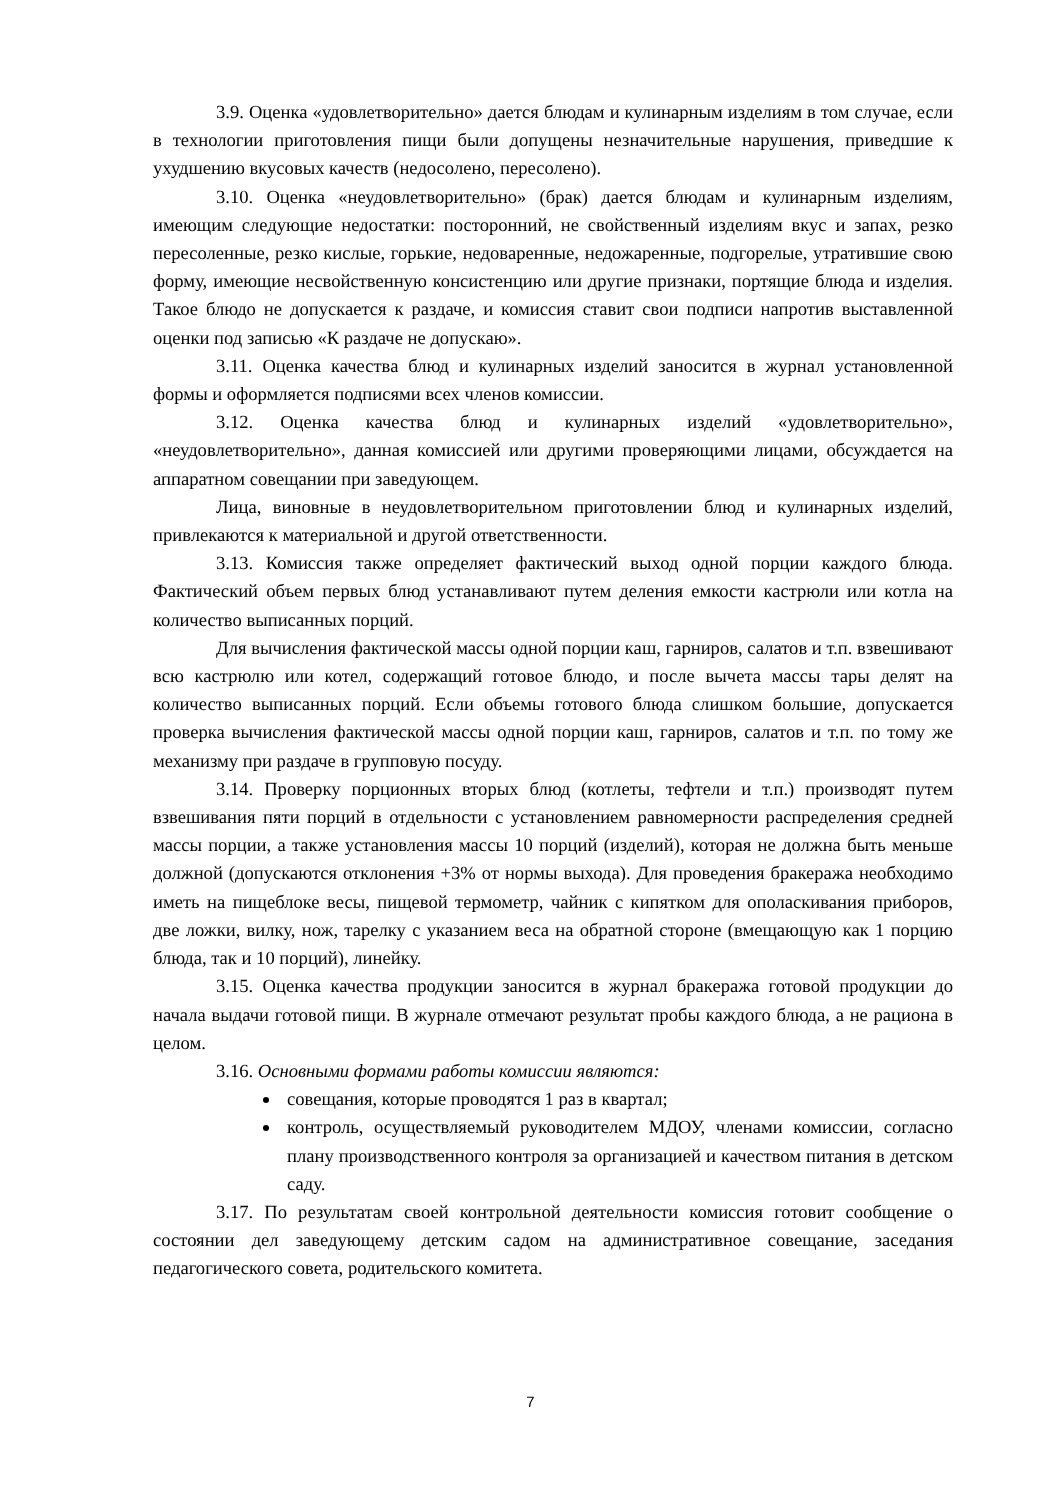3.9. Оценка «удовлетворительно» дается блюдам и кулинарным изделиям в том случае, если в технологии приготовления пищи были допущены незначительные нарушения, приведшие к ухудшению вкусовых качеств (недосолено, пересолено).
3.10. Оценка «неудовлетворительно» (брак) дается блюдам и кулинарным изделиям, имеющим следующие недостатки: посторонний, не свойственный изделиям вкус и запах, резко пересоленные, резко кислые, горькие, недоваренные, недожаренные, подгорелые, утратившие свою форму, имеющие несвойственную консистенцию или другие признаки, портящие блюда и изделия. Такое блюдо не допускается к раздаче, и комиссия ставит свои подписи напротив выставленной оценки под записью «К раздаче не допускаю».
3.11. Оценка качества блюд и кулинарных изделий заносится в журнал установленной формы и оформляется подписями всех членов комиссии.
3.12. Оценка качества блюд и кулинарных изделий «удовлетворительно», «неудовлетворительно», данная комиссией или другими проверяющими лицами, обсуждается на аппаратном совещании при заведующем.
Лица, виновные в неудовлетворительном приготовлении блюд и кулинарных изделий, привлекаются к материальной и другой ответственности.
3.13. Комиссия также определяет фактический выход одной порции каждого блюда. Фактический объем первых блюд устанавливают путем деления емкости кастрюли или котла на количество выписанных порций.
Для вычисления фактической массы одной порции каш, гарниров, салатов и т.п. взвешивают всю кастрюлю или котел, содержащий готовое блюдо, и после вычета массы тары делят на количество выписанных порций. Если объемы готового блюда слишком большие, допускается проверка вычисления фактической массы одной порции каш, гарниров, салатов и т.п. по тому же механизму при раздаче в групповую посуду.
3.14. Проверку порционных вторых блюд (котлеты, тефтели и т.п.) производят путем взвешивания пяти порций в отдельности с установлением равномерности распределения средней массы порции, а также установления массы 10 порций (изделий), которая не должна быть меньше должной (допускаются отклонения +3% от нормы выхода). Для проведения бракеража необходимо иметь на пищеблоке весы, пищевой термометр, чайник с кипятком для ополаскивания приборов, две ложки, вилку, нож, тарелку с указанием веса на обратной стороне (вмещающую как 1 порцию блюда, так и 10 порций), линейку.
3.15. Оценка качества продукции заносится в журнал бракеража готовой продукции до начала выдачи готовой пищи. В журнале отмечают результат пробы каждого блюда, а не рациона в целом.
3.16. Основными формами работы комиссии являются:
совещания, которые проводятся 1 раз в квартал;
контроль, осуществляемый руководителем МДОУ, членами комиссии, согласно плану производственного контроля за организацией и качеством питания в детском саду.
3.17. По результатам своей контрольной деятельности комиссия готовит сообщение о состоянии дел заведующему детским садом на административное совещание, заседания педагогического совета, родительского комитета.
7